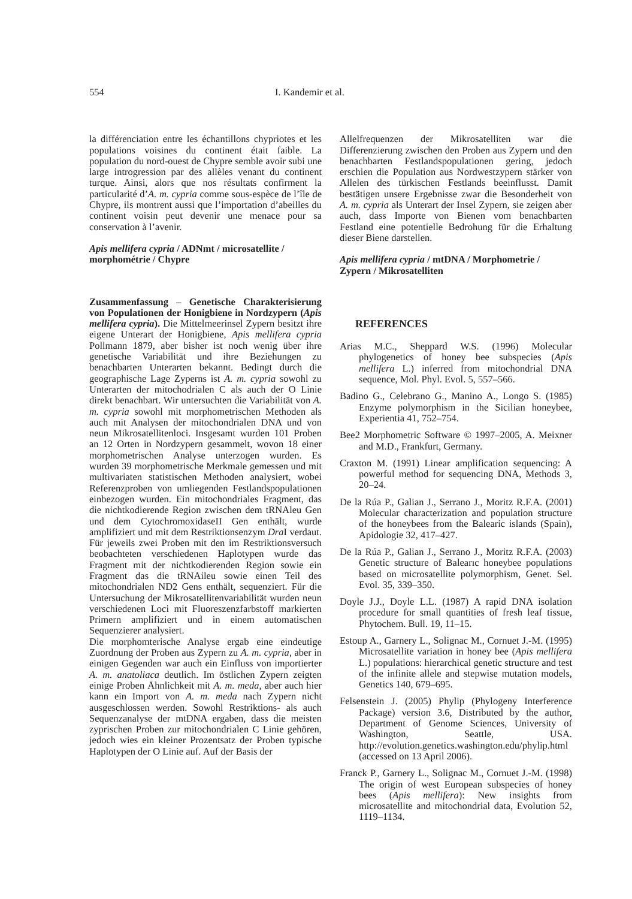554 I. Kandemir et al.
la différenciation entre les échantillons chypriotes et les populations voisines du continent était faible. La population du nord-ouest de Chypre semble avoir subi une large introgression par des allèles venant du continent turque. Ainsi, alors que nos résultats confirment la particularité d’A. m. cypria comme sous-espèce de l’île de Chypre, ils montrent aussi que l’importation d’abeilles du continent voisin peut devenir une menace pour sa conservation à l’avenir.
Apis mellifera cypria / ADNmt / microsatellite / morphométrie / Chypre
Zusammenfassung – Genetische Charakterisierung von Populationen der Honigbiene in Nordzypern (Apis mellifera cypria). Die Mittelmeerinsel Zypern besitzt ihre eigene Unterart der Honigbiene, Apis mellifera cypria Pollmann 1879, aber bisher ist noch wenig über ihre genetische Variabilität und ihre Beziehungen zu benachbarten Unterarten bekannt. Bedingt durch die geographische Lage Zyperns ist A. m. cypria sowohl zu Unterarten der mitochodrialen C als auch der O Linie direkt benachbart. Wir untersuchten die Variabilität von A. m. cypria sowohl mit morphometrischen Methoden als auch mit Analysen der mitochondrialen DNA und von neun Mikrosatellitenloci. Insgesamt wurden 101 Proben an 12 Orten in Nordzypern gesammelt, wovon 18 einer morphometrischen Analyse unterzogen wurden. Es wurden 39 morphometrische Merkmale gemessen und mit multivariaten statistischen Methoden analysiert, wobei Referenzproben von umliegenden Festlandspopulationen einbezogen wurden. Ein mitochondriales Fragment, das die nichtkodierende Region zwischen dem tRNAleu Gen und dem CytochromoxidaseII Gen enthält, wurde amplifiziert und mit dem Restriktionsenzym Dra I verdaut. Für jeweils zwei Proben mit den im Restriktionsversuch beobachteten verschiedenen Haplotypen wurde das Fragment mit der nichtkodierenden Region sowie ein Fragment das die tRNAileu sowie einen Teil des mitochondrialen ND2 Gens enthält, sequenziert. Für die Untersuchung der Mikrosatellitenvariabilität wurden neun verschiedenen Loci mit Fluoreszenzfarbstoff markierten Primern amplifiziert und in einem automatischen Sequenzierer analysiert.
Die morphomterische Analyse ergab eine eindeutige Zuordnung der Proben aus Zypern zu A. m. cypria, aber in einigen Gegenden war auch ein Einfluss von importierter A. m. anatoliaca deutlich. Im östlichen Zypern zeigten einige Proben Ähnlichkeit mit A. m. meda, aber auch hier kann ein Import von A. m. meda nach Zypern nicht ausgeschlossen werden. Sowohl Restriktions- als auch Sequenzanalyse der mtDNA ergaben, dass die meisten zyprischen Proben zur mitochondrialen C Linie gehören, jedoch wies ein kleiner Prozentsatz der Proben typische Haplotypen der O Linie auf. Auf der Basis der
Allelfrequenzen der Mikrosatelliten war die Differenzierung zwischen den Proben aus Zypern und den benachbarten Festlandspopulationen gering, jedoch erschien die Population aus Nordwestzypern stärker von Allelen des türkischen Festlands beeinflusst. Damit bestätigen unsere Ergebnisse zwar die Besonderheit von A. m. cypria als Unterart der Insel Zypern, sie zeigen aber auch, dass Importe von Bienen vom benachbarten Festland eine potentielle Bedrohung für die Erhaltung dieser Biene darstellen.
Apis mellifera cypria / mtDNA / Morphometrie / Zypern / Mikrosatelliten
REFERENCES
Arias M.C., Sheppard W.S. (1996) Molecular phylogenetics of honey bee subspecies (Apis mellifera L.) inferred from mitochondrial DNA sequence, Mol. Phyl. Evol. 5, 557–566.
Badino G., Celebrano G., Manino A., Longo S. (1985) Enzyme polymorphism in the Sicilian honeybee, Experientia 41, 752–754.
Bee2 Morphometric Software © 1997–2005, A. Meixner and M.D., Frankfurt, Germany.
Craxton M. (1991) Linear amplification sequencing: A powerful method for sequencing DNA, Methods 3, 20–24.
De la Rúa P., Galian J., Serrano J., Moritz R.F.A. (2001) Molecular characterization and population structure of the honeybees from the Balearic islands (Spain), Apidologie 32, 417–427.
De la Rúa P., Galian J., Serrano J., Moritz R.F.A. (2003) Genetic structure of Balearıc honeybee populations based on microsatellite polymorphism, Genet. Sel. Evol. 35, 339–350.
Doyle J.J., Doyle L.L. (1987) A rapid DNA isolation procedure for small quantities of fresh leaf tissue, Phytochem. Bull. 19, 11–15.
Estoup A., Garnery L., Solignac M., Cornuet J.-M. (1995) Microsatellite variation in honey bee (Apis mellifera L.) populations: hierarchical genetic structure and test of the infinite allele and stepwise mutation models, Genetics 140, 679–695.
Felsenstein J. (2005) Phylip (Phylogeny Interference Package) version 3.6, Distributed by the author, Department of Genome Sciences, University of Washington, Seattle, USA. http://evolution.genetics.washington.edu/phylip.html (accessed on 13 April 2006).
Franck P., Garnery L., Solignac M., Cornuet J.-M. (1998) The origin of west European subspecies of honey bees (Apis mellifera): New insights from microsatellite and mitochondrial data, Evolution 52, 1119–1134.